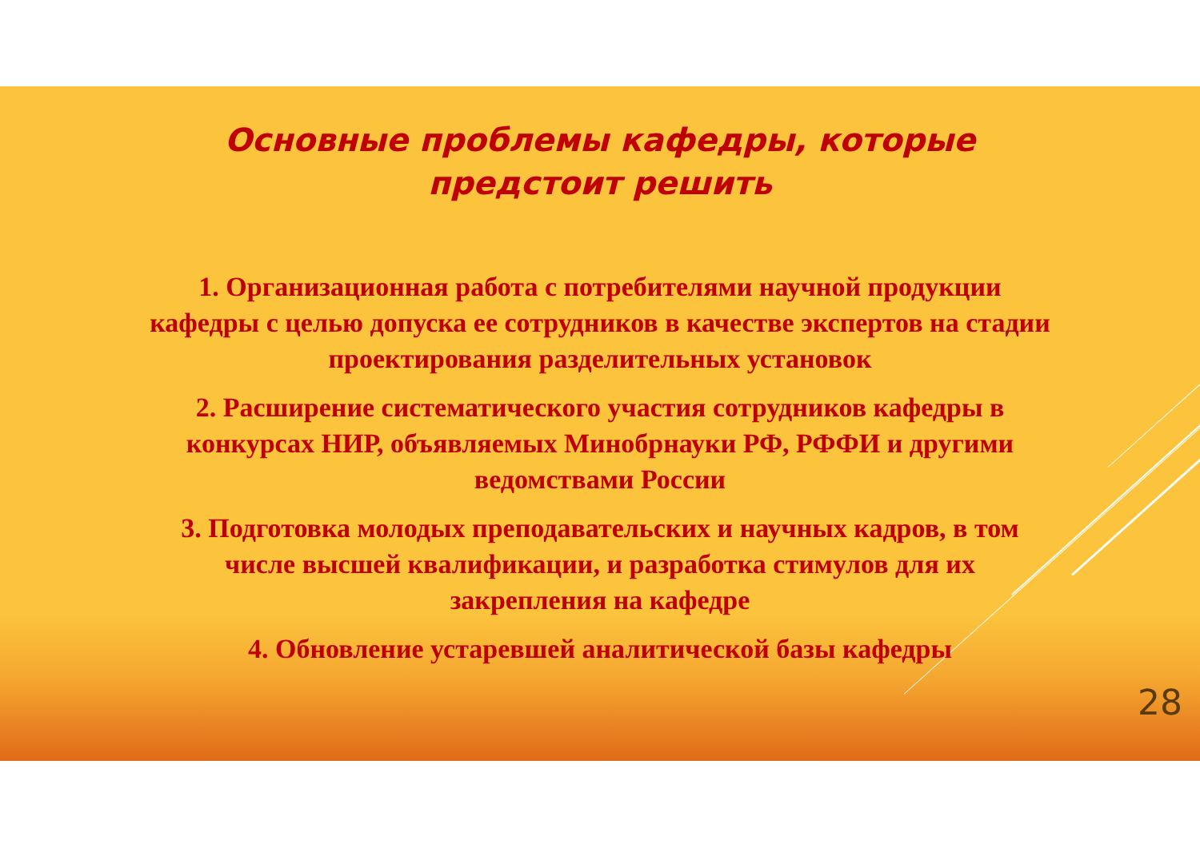Основные проблемы кафедры, которые предстоит решить
1. Организационная работа с потребителями научной продукции кафедры с целью допуска ее сотрудников в качестве экспертов на стадии проектирования разделительных установок
2. Расширение систематического участия сотрудников кафедры в конкурсах НИР, объявляемых Минобрнауки РФ, РФФИ и другими ведомствами России
3. Подготовка молодых преподавательских и научных кадров, в том числе высшей квалификации, и разработка стимулов для их закрепления на кафедре
4. Обновление устаревшей аналитической базы кафедры
28